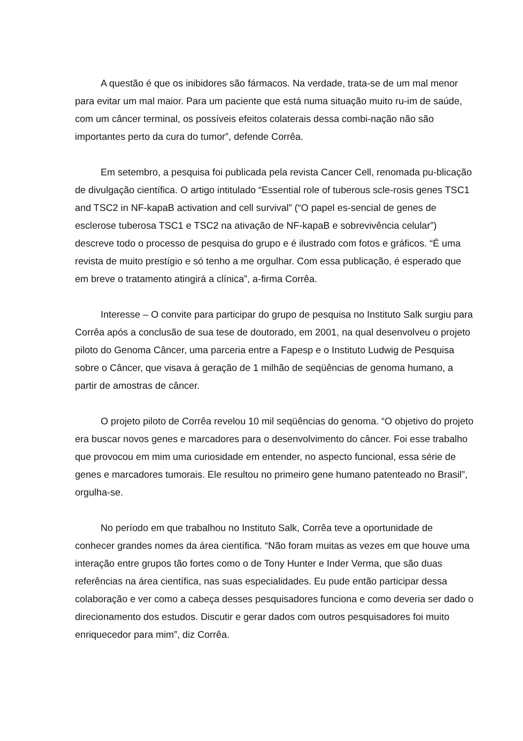A questão é que os inibidores são fármacos. Na verdade, trata-se de um mal menor para evitar um mal maior. Para um paciente que está numa situação muito ru-im de saúde, com um câncer terminal, os possíveis efeitos colaterais dessa combi-nação não são importantes perto da cura do tumor”, defende Corrêa.
Em setembro, a pesquisa foi publicada pela revista Cancer Cell, renomada pu-blicação de divulgação científica. O artigo intitulado “Essential role of tuberous scle-rosis genes TSC1 and TSC2 in NF-kapaB activation and cell survival” (“O papel es-sencial de genes de esclerose tuberosa TSC1 e TSC2 na ativação de NF-kapaB e sobrevivência celular”) descreve todo o processo de pesquisa do grupo e é ilustrado com fotos e gráficos. “É uma revista de muito prestígio e só tenho a me orgulhar. Com essa publicação, é esperado que em breve o tratamento atingirá a clínica”, a-firma Corrêa.
Interesse – O convite para participar do grupo de pesquisa no Instituto Salk surgiu para Corrêa após a conclusão de sua tese de doutorado, em 2001, na qual desenvolveu o projeto piloto do Genoma Câncer, uma parceria entre a Fapesp e o Instituto Ludwig de Pesquisa sobre o Câncer, que visava à geração de 1 milhão de seqüências de genoma humano, a partir de amostras de câncer.
O projeto piloto de Corrêa revelou 10 mil seqüências do genoma. “O objetivo do projeto era buscar novos genes e marcadores para o desenvolvimento do câncer. Foi esse trabalho que provocou em mim uma curiosidade em entender, no aspecto funcional, essa série de genes e marcadores tumorais. Ele resultou no primeiro gene humano patenteado no Brasil”, orgulha-se.
No período em que trabalhou no Instituto Salk, Corrêa teve a oportunidade de conhecer grandes nomes da área científica. “Não foram muitas as vezes em que houve uma interação entre grupos tão fortes como o de Tony Hunter e Inder Verma, que são duas referências na área científica, nas suas especialidades. Eu pude então participar dessa colaboração e ver como a cabeça desses pesquisadores funciona e como deveria ser dado o direcionamento dos estudos. Discutir e gerar dados com outros pesquisadores foi muito enriquecedor para mim”, diz Corrêa.